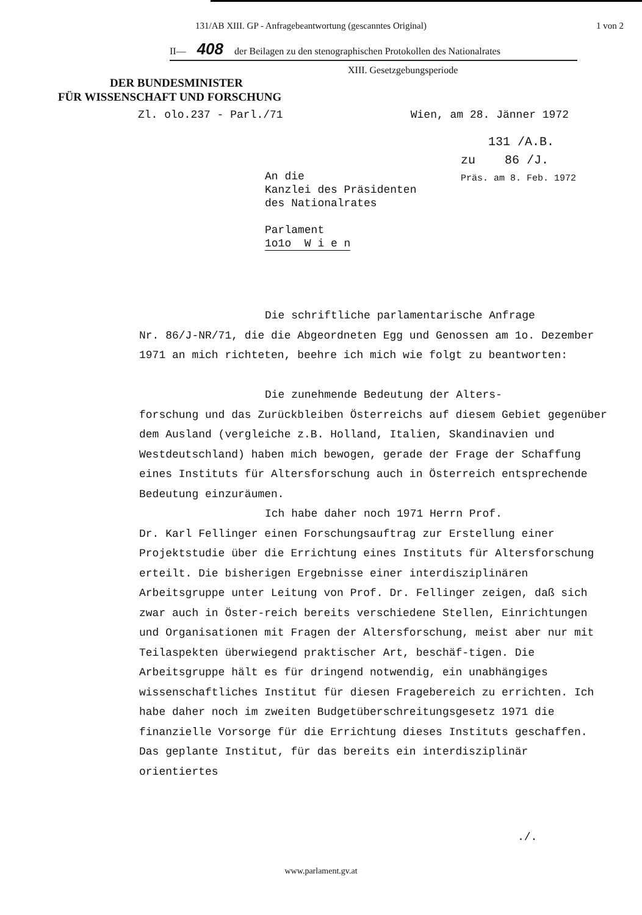131/AB XIII. GP - Anfragebeantwortung (gescanntes Original) 1 von 2
II— 408 der Beilagen zu den stenographischen Protokollen des Nationalrates
XIII. Gesetzgebungsperiode
DER BUNDESMINISTER
FÜR WISSENSCHAFT UND FORSCHUNG
Zl. olo.237 - Parl./71 Wien, am 28. Jänner 1972
131 /A.B.
zu 86 /J.
Präs. am 8. Feb. 1972
An die
Kanzlei des Präsidenten
des Nationalrates
Parlament
1o1o W i e n
Die schriftliche parlamentarische Anfrage
Nr. 86/J-NR/71, die die Abgeordneten Egg und Genossen am 1o. Dezember 1971 an mich richteten, beehre ich mich wie folgt zu beantworten:
Die zunehmende Bedeutung der Alters-
forschung und das Zurückbleiben Österreichs auf diesem Gebiet gegenüber dem Ausland (vergleiche z.B. Holland, Italien, Skandinavien und Westdeutschland) haben mich bewogen, gerade der Frage der Schaffung eines Instituts für Altersforschung auch in Österreich entsprechende Bedeutung einzuräumen.
Ich habe daher noch 1971 Herrn Prof.
Dr. Karl Fellinger einen Forschungsauftrag zur Erstellung einer Projektstudie über die Errichtung eines Instituts für Altersforschung erteilt. Die bisherigen Ergebnisse einer interdisziplinären Arbeitsgruppe unter Leitung von Prof. Dr. Fellinger zeigen, daß sich zwar auch in Öster-reich bereits verschiedene Stellen, Einrichtungen und Organisationen mit Fragen der Altersforschung, meist aber nur mit Teilaspekten überwiegend praktischer Art, beschäf-tigen. Die Arbeitsgruppe hält es für dringend notwendig, ein unabhängiges wissenschaftliches Institut für diesen Fragebereich zu errichten. Ich habe daher noch im zweiten Budgetüberschreitungsgesetz 1971 die finanzielle Vorsorge für die Errichtung dieses Instituts geschaffen. Das geplante Institut, für das bereits ein interdisziplinär orientiertes
./.
www.parlament.gv.at